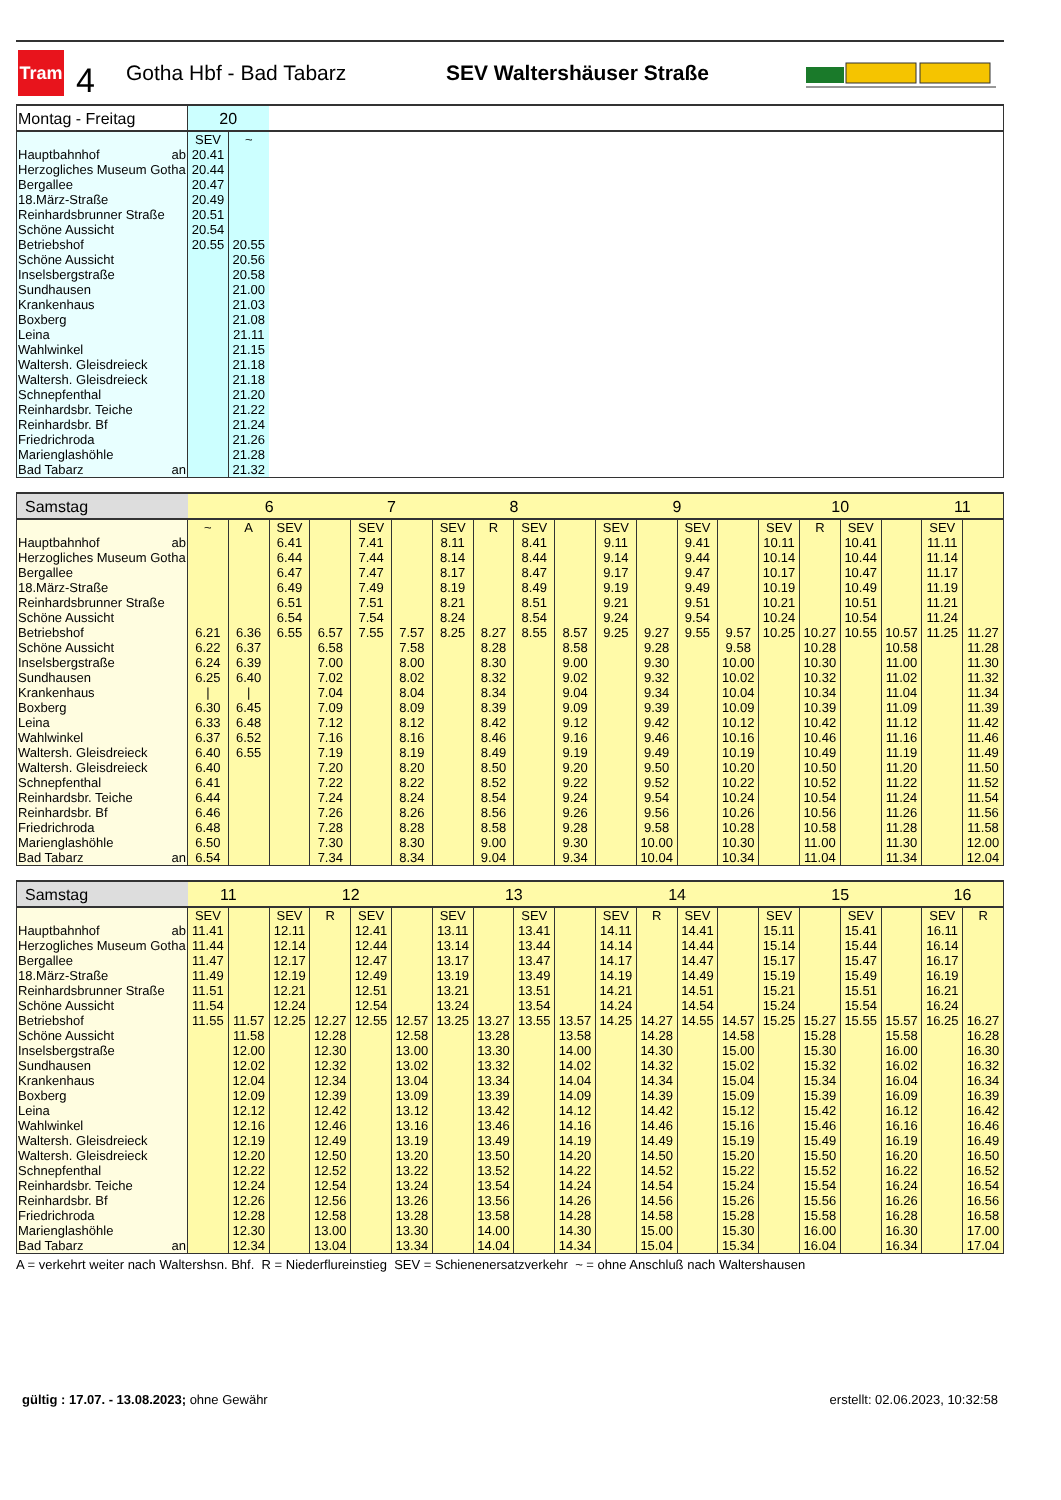Tram
4
Gotha Hbf - Bad Tabarz SEV Waltershäuser Straße
| Montag - Freitag | 20 | | |
| | SEV | ~ | |
| Hauptbahnhof ab | 20.41 | | |
| Herzogliches Museum Gotha | 20.44 | | |
| Bergallee | 20.47 | | |
| 18.März-Straße | 20.49 | | |
| Reinhardsbrunner Straße | 20.51 | | |
| Schöne Aussicht | 20.54 | | |
| Betriebshof | 20.55 | 20.55 | |
| Schöne Aussicht | | 20.56 | |
| Inselsbergstraße | | 20.58 | |
| Sundhausen | | 21.00 | |
| Krankenhaus | | 21.03 | |
| Boxberg | | 21.08 | |
| Leina | | 21.11 | |
| Wahlwinkel | | 21.15 | |
| Waltersh. Gleisdreieck | | 21.18 | |
| Waltersh. Gleisdreieck | | 21.18 | |
| Schnepfenthal | | 21.20 | |
| Reinhardsbr. Teiche | | 21.22 | |
| Reinhardsbr. Bf | | 21.24 | |
| Friedrichroda | | 21.26 | |
| Marienglashöhle | | 21.28 | |
| Bad Tabarz an | | 21.32 | |
| Samstag | 6 | | | | 7 | | 8 | | | | 9 | | | | 10 | | | | 11 | |
| | ~ | A | SEV | | SEV | | SEV | R | SEV | | SEV | | SEV | | SEV | R | SEV | | SEV | |
| Hauptbahnhof ab | | | 6.41 | | 7.41 | | 8.11 | | 8.41 | | 9.11 | | 9.41 | | 10.11 | | 10.41 | | 11.11 | |
| Herzogliches Museum Gotha | | | 6.44 | | 7.44 | | 8.14 | | 8.44 | | 9.14 | | 9.44 | | 10.14 | | 10.44 | | 11.14 | |
| Bergallee | | | 6.47 | | 7.47 | | 8.17 | | 8.47 | | 9.17 | | 9.47 | | 10.17 | | 10.47 | | 11.17 | |
| 18.März-Straße | | | 6.49 | | 7.49 | | 8.19 | | 8.49 | | 9.19 | | 9.49 | | 10.19 | | 10.49 | | 11.19 | |
| Reinhardsbrunner Straße | | | 6.51 | | 7.51 | | 8.21 | | 8.51 | | 9.21 | | 9.51 | | 10.21 | | 10.51 | | 11.21 | |
| Schöne Aussicht | | | 6.54 | | 7.54 | | 8.24 | | 8.54 | | 9.24 | | 9.54 | | 10.24 | | 10.54 | | 11.24 | |
| Betriebshof | 6.21 | 6.36 | 6.55 | 6.57 | 7.55 | 7.57 | 8.25 | 8.27 | 8.55 | 8.57 | 9.25 | 9.27 | 9.55 | 9.57 | 10.25 | 10.27 | 10.55 | 10.57 | 11.25 | 11.27 |
| Schöne Aussicht | 6.22 | 6.37 | | 6.58 | | 7.58 | | 8.28 | | 8.58 | | 9.28 | | 9.58 | | 10.28 | | 10.58 | | 11.28 |
| Inselsbergstraße | 6.24 | 6.39 | | 7.00 | | 8.00 | | 8.30 | | 9.00 | | 9.30 | | 10.00 | | 10.30 | | 11.00 | | 11.30 |
| Sundhausen | 6.25 | 6.40 | | 7.02 | | 8.02 | | 8.32 | | 9.02 | | 9.32 | | 10.02 | | 10.32 | | 11.02 | | 11.32 |
| Krankenhaus | / | / | | 7.04 | | 8.04 | | 8.34 | | 9.04 | | 9.34 | | 10.04 | | 10.34 | | 11.04 | | 11.34 |
| Boxberg | 6.30 | 6.45 | | 7.09 | | 8.09 | | 8.39 | | 9.09 | | 9.39 | | 10.09 | | 10.39 | | 11.09 | | 11.39 |
| Leina | 6.33 | 6.48 | | 7.12 | | 8.12 | | 8.42 | | 9.12 | | 9.42 | | 10.12 | | 10.42 | | 11.12 | | 11.42 |
| Wahlwinkel | 6.37 | 6.52 | | 7.16 | | 8.16 | | 8.46 | | 9.16 | | 9.46 | | 10.16 | | 10.46 | | 11.16 | | 11.46 |
| Waltersh. Gleisdreieck | 6.40 | 6.55 | | 7.19 | | 8.19 | | 8.49 | | 9.19 | | 9.49 | | 10.19 | | 10.49 | | 11.19 | | 11.49 |
| Waltersh. Gleisdreieck | 6.40 | | | 7.20 | | 8.20 | | 8.50 | | 9.20 | | 9.50 | | 10.20 | | 10.50 | | 11.20 | | 11.50 |
| Schnepfenthal | 6.41 | | | 7.22 | | 8.22 | | 8.52 | | 9.22 | | 9.52 | | 10.22 | | 10.52 | | 11.22 | | 11.52 |
| Reinhardsbr. Teiche | 6.44 | | | 7.24 | | 8.24 | | 8.54 | | 9.24 | | 9.54 | | 10.24 | | 10.54 | | 11.24 | | 11.54 |
| Reinhardsbr. Bf | 6.46 | | | 7.26 | | 8.26 | | 8.56 | | 9.26 | | 9.56 | | 10.26 | | 10.56 | | 11.26 | | 11.56 |
| Friedrichroda | 6.48 | | | 7.28 | | 8.28 | | 8.58 | | 9.28 | | 9.58 | | 10.28 | | 10.58 | | 11.28 | | 11.58 |
| Marienglashöhle | 6.50 | | | 7.30 | | 8.30 | | 9.00 | | 9.30 | | 10.00 | | 10.30 | | 11.00 | | 11.30 | | 12.00 |
| Bad Tabarz an | 6.54 | | | 7.34 | | 8.34 | | 9.04 | | 9.34 | | 10.04 | | 10.34 | | 11.04 | | 11.34 | | 12.04 |
| Samstag | 11 | | 12 | | | | 13 | | | | 14 | | | | 15 | | | | 16 | |
| | SEV | | SEV | R | SEV | | SEV | | SEV | | SEV | R | SEV | | SEV | | SEV | | SEV | R |
| Hauptbahnhof ab | 11.41 | | 12.11 | | 12.41 | | 13.11 | | 13.41 | | 14.11 | | 14.41 | | 15.11 | | 15.41 | | 16.11 | |
| Herzogliches Museum Gotha | 11.44 | | 12.14 | | 12.44 | | 13.14 | | 13.44 | | 14.14 | | 14.44 | | 15.14 | | 15.44 | | 16.14 | |
| Bergallee | 11.47 | | 12.17 | | 12.47 | | 13.17 | | 13.47 | | 14.17 | | 14.47 | | 15.17 | | 15.47 | | 16.17 | |
| 18.März-Straße | 11.49 | | 12.19 | | 12.49 | | 13.19 | | 13.49 | | 14.19 | | 14.49 | | 15.19 | | 15.49 | | 16.19 | |
| Reinhardsbrunner Straße | 11.51 | | 12.21 | | 12.51 | | 13.21 | | 13.51 | | 14.21 | | 14.51 | | 15.21 | | 15.51 | | 16.21 | |
| Schöne Aussicht | 11.54 | | 12.24 | | 12.54 | | 13.24 | | 13.54 | | 14.24 | | 14.54 | | 15.24 | | 15.54 | | 16.24 | |
| Betriebshof | 11.55 | 11.57 | 12.25 | 12.27 | 12.55 | 12.57 | 13.25 | 13.27 | 13.55 | 13.57 | 14.25 | 14.27 | 14.55 | 14.57 | 15.25 | 15.27 | 15.55 | 15.57 | 16.25 | 16.27 |
| Schöne Aussicht | | 11.58 | | 12.28 | | 12.58 | | 13.28 | | 13.58 | | 14.28 | | 14.58 | | 15.28 | | 15.58 | | 16.28 |
| Inselsbergstraße | | 12.00 | | 12.30 | | 13.00 | | 13.30 | | 14.00 | | 14.30 | | 15.00 | | 15.30 | | 16.00 | | 16.30 |
| Sundhausen | | 12.02 | | 12.32 | | 13.02 | | 13.32 | | 14.02 | | 14.32 | | 15.02 | | 15.32 | | 16.02 | | 16.32 |
| Krankenhaus | | 12.04 | | 12.34 | | 13.04 | | 13.34 | | 14.04 | | 14.34 | | 15.04 | | 15.34 | | 16.04 | | 16.34 |
| Boxberg | | 12.09 | | 12.39 | | 13.09 | | 13.39 | | 14.09 | | 14.39 | | 15.09 | | 15.39 | | 16.09 | | 16.39 |
| Leina | | 12.12 | | 12.42 | | 13.12 | | 13.42 | | 14.12 | | 14.42 | | 15.12 | | 15.42 | | 16.12 | | 16.42 |
| Wahlwinkel | | 12.16 | | 12.46 | | 13.16 | | 13.46 | | 14.16 | | 14.46 | | 15.16 | | 15.46 | | 16.16 | | 16.46 |
| Waltersh. Gleisdreieck | | 12.19 | | 12.49 | | 13.19 | | 13.49 | | 14.19 | | 14.49 | | 15.19 | | 15.49 | | 16.19 | | 16.49 |
| Waltersh. Gleisdreieck | | 12.20 | | 12.50 | | 13.20 | | 13.50 | | 14.20 | | 14.50 | | 15.20 | | 15.50 | | 16.20 | | 16.50 |
| Schnepfenthal | | 12.22 | | 12.52 | | 13.22 | | 13.52 | | 14.22 | | 14.52 | | 15.22 | | 15.52 | | 16.22 | | 16.52 |
| Reinhardsbr. Teiche | | 12.24 | | 12.54 | | 13.24 | | 13.54 | | 14.24 | | 14.54 | | 15.24 | | 15.54 | | 16.24 | | 16.54 |
| Reinhardsbr. Bf | | 12.26 | | 12.56 | | 13.26 | | 13.56 | | 14.26 | | 14.56 | | 15.26 | | 15.56 | | 16.26 | | 16.56 |
| Friedrichroda | | 12.28 | | 12.58 | | 13.28 | | 13.58 | | 14.28 | | 14.58 | | 15.28 | | 15.58 | | 16.28 | | 16.58 |
| Marienglashöhle | | 12.30 | | 13.00 | | 13.30 | | 14.00 | | 14.30 | | 15.00 | | 15.30 | | 16.00 | | 16.30 | | 17.00 |
| Bad Tabarz an | | 12.34 | | 13.04 | | 13.34 | | 14.04 | | 14.34 | | 15.04 | | 15.34 | | 16.04 | | 16.34 | | 17.04 |
A = verkehrt weiter nach Waltershsn. Bhf. R = Niederflureinstieg SEV = Schienenersatzverkehr ~ = ohne Anschluß nach Waltershausen
gültig : 17.07. - 13.08.2023; ohne Gewähr
erstellt: 02.06.2023, 10:32:58